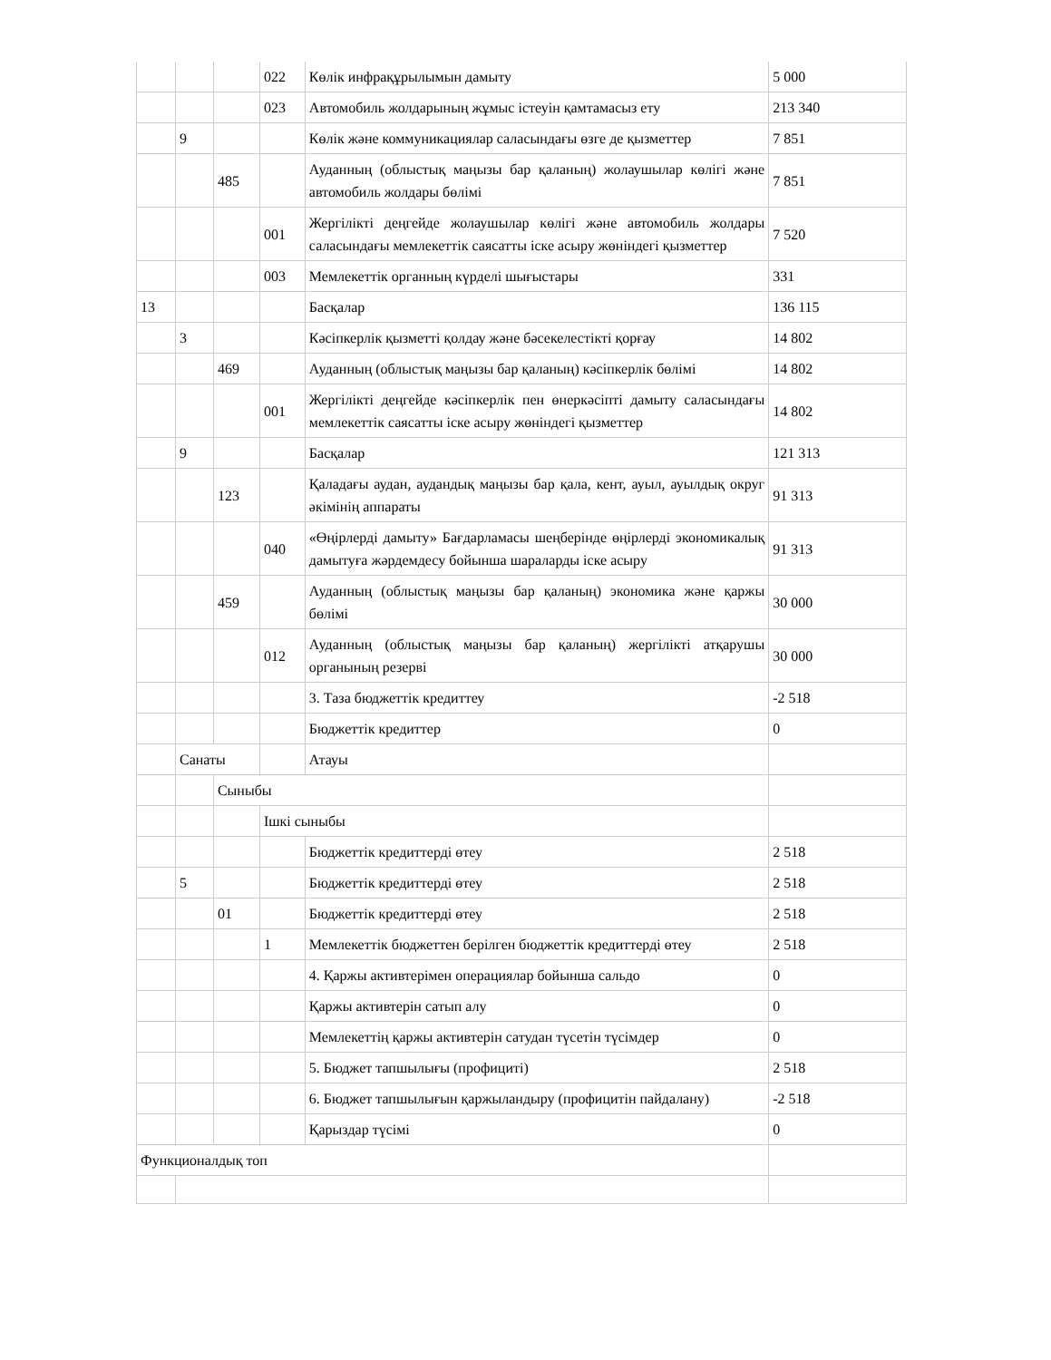| | | | 022 | Көлік инфрақұрылымын дамыту | 5 000 |
| | | | 023 | Автомобиль жолдарының жұмыс істеуін қамтамасыз ету | 213 340 |
| | 9 | | | Көлік және коммуникациялар саласындағы өзге де қызметтер | 7 851 |
| | | 485 | | Ауданның (облыстық маңызы бар қаланың) жолаушылар көлігі және автомобиль жолдары бөлімі | 7 851 |
| | | | 001 | Жергілікті деңгейде жолаушылар көлігі және автомобиль жолдары саласындағы мемлекеттік саясатты іске асыру жөніндегі қызметтер | 7 520 |
| | | | 003 | Мемлекеттік органның күрделі шығыстары | 331 |
| 13 | | | | Басқалар | 136 115 |
| | 3 | | | Кәсіпкерлік қызметті қолдау және бәсекелестікті қорғау | 14 802 |
| | | 469 | | Ауданның (облыстық маңызы бар қаланың) кәсіпкерлік бөлімі | 14 802 |
| | | | 001 | Жергілікті деңгейде кәсіпкерлік пен өнеркәсіпті дамыту саласындағы мемлекеттік саясатты іске асыру жөніндегі қызметтер | 14 802 |
| | 9 | | | Басқалар | 121 313 |
| | | 123 | | Қаладағы аудан, аудандық маңызы бар қала, кент, ауыл, ауылдық округ әкімінің аппараты | 91 313 |
| | | | 040 | «Өңірлерді дамыту» Бағдарламасы шеңберінде өңірлерді экономикалық дамытуға жәрдемдесу бойынша шараларды іске асыру | 91 313 |
| | | 459 | | Ауданның (облыстық маңызы бар қаланың) экономика және қаржы бөлімі | 30 000 |
| | | | 012 | Ауданның (облыстық маңызы бар қаланың) жергілікті атқарушы органының резерві | 30 000 |
| | | | | 3. Таза бюджеттік кредиттеу | -2 518 |
| | | | | Бюджеттік кредиттер | 0 |
| | Санаты | | | Атауы | |
| | | Сыныбы | | | |
| | | | Ішкі сыныбы | | |
| | | | | Бюджеттік кредиттерді өтеу | 2 518 |
| | 5 | | | Бюджеттік кредиттерді өтеу | 2 518 |
| | | 01 | | Бюджеттік кредиттерді өтеу | 2 518 |
| | | | 1 | Мемлекеттік бюджеттен берілген бюджеттік кредиттерді өтеу | 2 518 |
| | | | | 4. Қаржы активтерімен операциялар бойынша сальдо | 0 |
| | | | | Қаржы активтерін сатып алу | 0 |
| | | | | Мемлекеттің қаржы активтерін сатудан түсетін түсімдер | 0 |
| | | | | 5. Бюджет тапшылығы (профициті) | 2 518 |
| | | | | 6. Бюджет тапшылығын қаржыландыру (профицитін пайдалану) | -2 518 |
| | | | | Қарыздар түсімі | 0 |
| Функционалдық топ | | | | | |